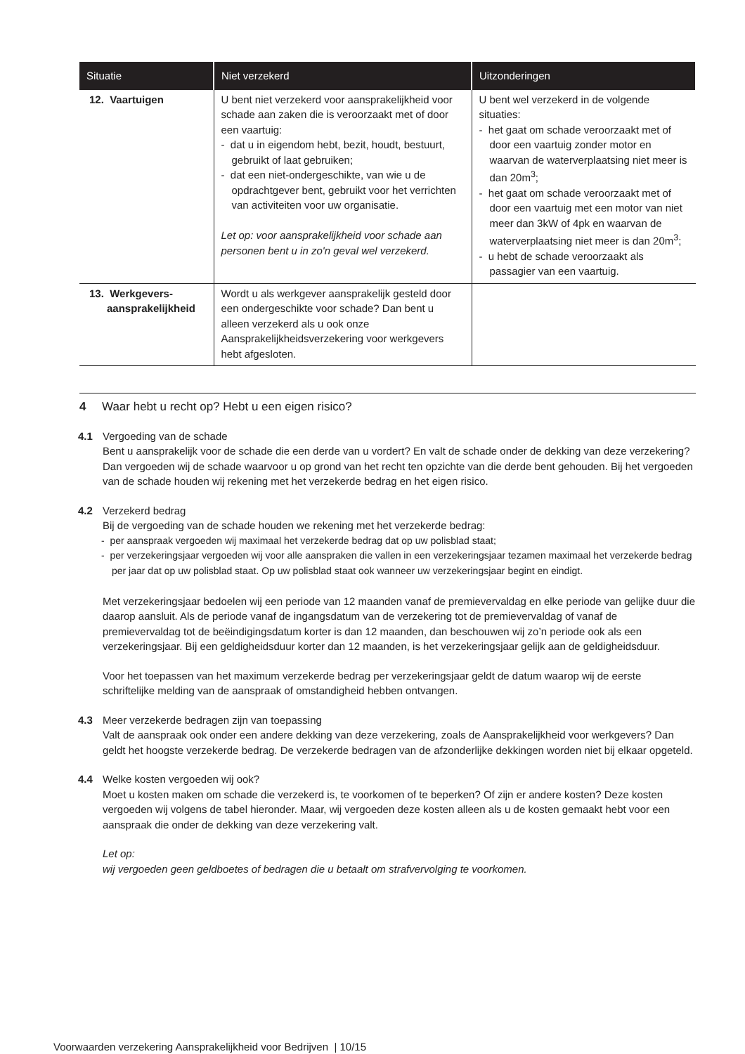| Situatie | Niet verzekerd | Uitzonderingen |
| --- | --- | --- |
| 12. Vaartuigen | U bent niet verzekerd voor aansprakelijkheid voor schade aan zaken die is veroorzaakt met of door een vaartuig: - dat u in eigendom hebt, bezit, houdt, bestuurt, gebruikt of laat gebruiken; - dat een niet-ondergeschikte, van wie u de opdrachtgever bent, gebruikt voor het verrichten van activiteiten voor uw organisatie. Let op: voor aansprakelijkheid voor schade aan personen bent u in zo'n geval wel verzekerd. | U bent wel verzekerd in de volgende situaties: - het gaat om schade veroorzaakt met of door een vaartuig zonder motor en waarvan de waterverplaatsing niet meer is dan 20m<sup>3</sup>; - het gaat om schade veroorzaakt met of door een vaartuig met een motor van niet meer dan 3kW of 4pk en waarvan de waterverplaatsing niet meer is dan 20m<sup>3</sup>; - u hebt de schade veroorzaakt als passagier van een vaartuig. |
| 13. Werkgevers- aansprakelijkheid | Wordt u als werkgever aansprakelijk gesteld door een ondergeschikte voor schade? Dan bent u alleen verzekerd als u ook onze Aansprakelijkheidsverzekering voor werkgevers hebt afgesloten. | |
4 Waar hebt u recht op? Hebt u een eigen risico?
4.1 Vergoeding van de schade
Bent u aansprakelijk voor de schade die een derde van u vordert? En valt de schade onder de dekking van deze verzekering? Dan vergoeden wij de schade waarvoor u op grond van het recht ten opzichte van die derde bent gehouden. Bij het vergoeden van de schade houden wij rekening met het verzekerde bedrag en het eigen risico.
4.2 Verzekerd bedrag
Bij de vergoeding van de schade houden we rekening met het verzekerde bedrag:
- per aanspraak vergoeden wij maximaal het verzekerde bedrag dat op uw polisblad staat;
- per verzekeringsjaar vergoeden wij voor alle aanspraken die vallen in een verzekeringsjaar tezamen maximaal het verzekerde bedrag per jaar dat op uw polisblad staat. Op uw polisblad staat ook wanneer uw verzekeringsjaar begint en eindigt.
Met verzekeringsjaar bedoelen wij een periode van 12 maanden vanaf de premievervaldag en elke periode van gelijke duur die daarop aansluit. Als de periode vanaf de ingangsdatum van de verzekering tot de premievervaldag of vanaf de premievervaldag tot de beëindigingsdatum korter is dan 12 maanden, dan beschouwen wij zo’n periode ook als een verzekeringsjaar. Bij een geldigheidsduur korter dan 12 maanden, is het verzekeringsjaar gelijk aan de geldigheidsduur.
Voor het toepassen van het maximum verzekerde bedrag per verzekeringsjaar geldt de datum waarop wij de eerste schriftelijke melding van de aanspraak of omstandigheid hebben ontvangen.
4.3 Meer verzekerde bedragen zijn van toepassing
Valt de aanspraak ook onder een andere dekking van deze verzekering, zoals de Aansprakelijkheid voor werkgevers? Dan geldt het hoogste verzekerde bedrag. De verzekerde bedragen van de afzonderlijke dekkingen worden niet bij elkaar opgeteld.
4.4 Welke kosten vergoeden wij ook?
Moet u kosten maken om schade die verzekerd is, te voorkomen of te beperken? Of zijn er andere kosten? Deze kosten vergoeden wij volgens de tabel hieronder. Maar, wij vergoeden deze kosten alleen als u de kosten gemaakt hebt voor een aanspraak die onder de dekking van deze verzekering valt.
Let op:
wij vergoeden geen geldboetes of bedragen die u betaalt om strafvervolging te voorkomen.
Voorwaarden verzekering Aansprakelijkheid voor Bedrijven | 10/15